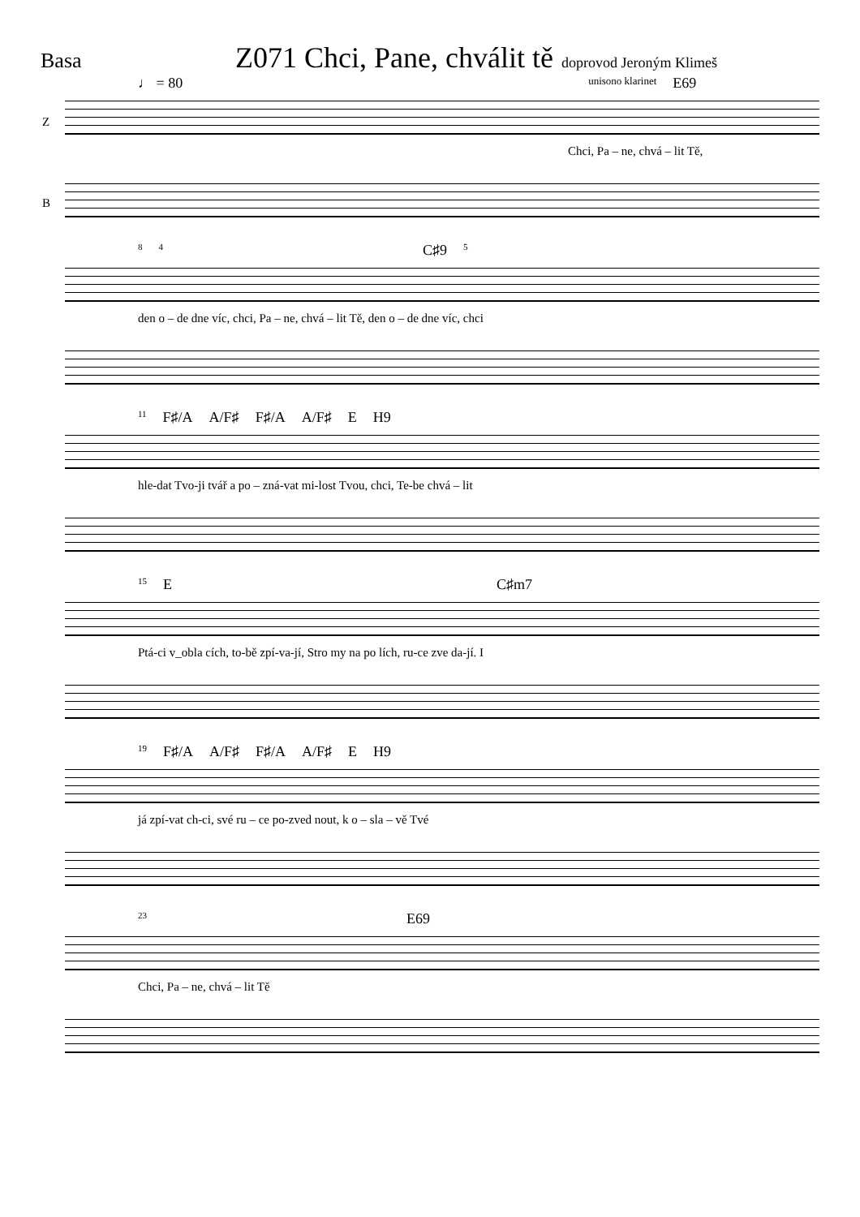Basa
Z071 Chci, Pane, chválit tě
doprovod Jeroným Klimeš
♩ = 80 unisono klarinet E69
Z
Chci, Pa – ne, chvá – lit Tě,
B
8 4 C♯9 5
den o – de dne víc, chci, Pa – ne, chvá – lit Tě, den o – de dne víc, chci
11 F♯/A A/F♯ F♯/A A/F♯ E H9
hle-dat Tvo-ji tvář a po – zná-vat mi-lost Tvou, chci, Te-be chvá – lit
15 E C♯m7
Ptá-ci v_obla cích, to-bě zpí-va-jí, Stro my na po lích, ru-ce zve da-jí. I
19 F♯/A A/F♯ F♯/A A/F♯ E H9
já zpí-vat ch-ci, své ru – ce po-zved nout, k o – sla – vě Tvé
23 E69
Chci, Pa – ne, chvá – lit Tě